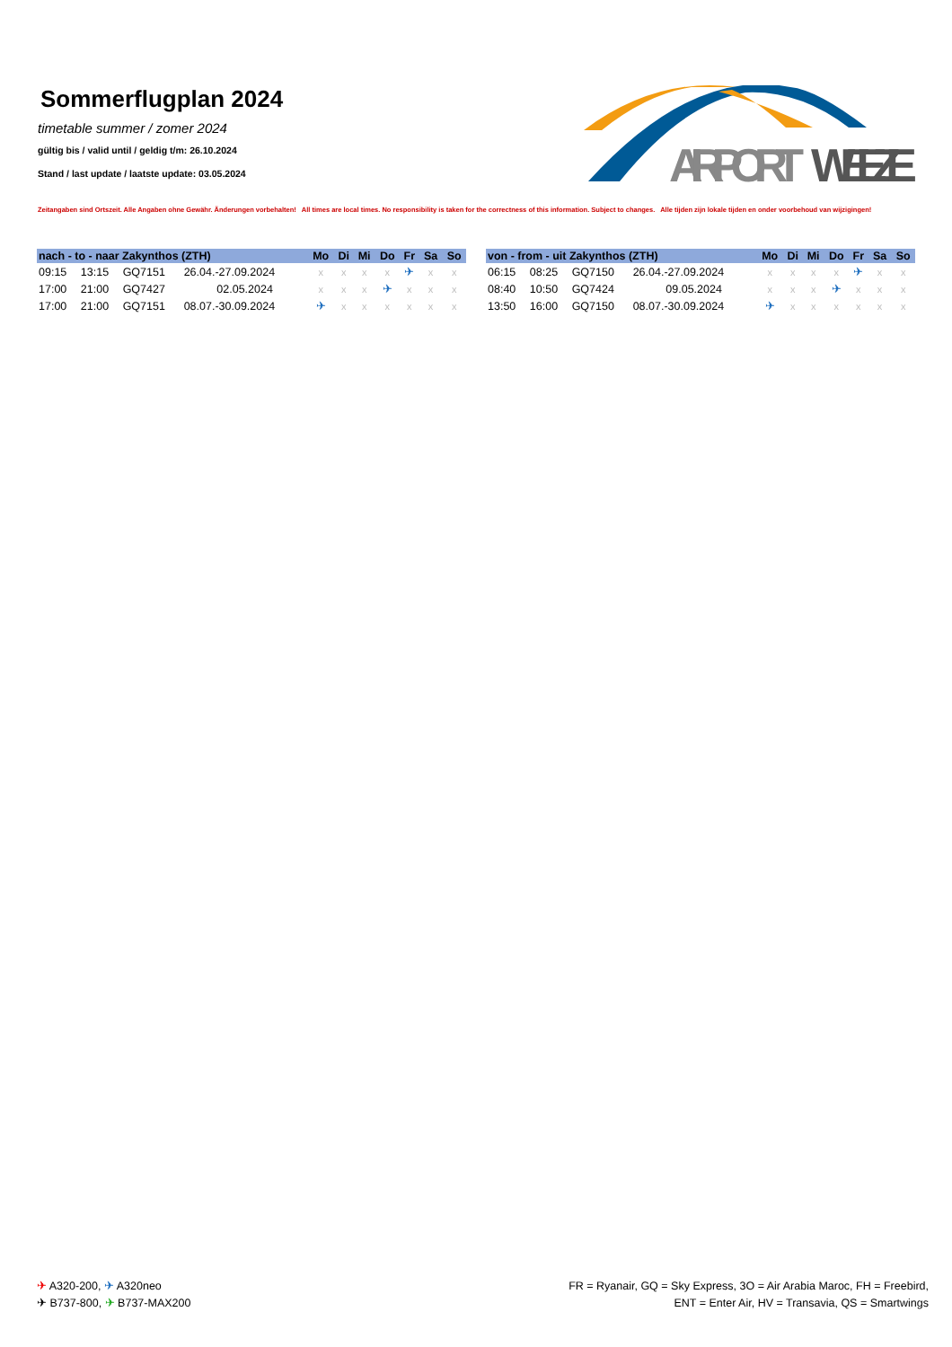Sommerflugplan 2024
timetable summer / zomer 2024
gültig bis / valid until / geldig t/m: 26.10.2024
Stand / last update / laatste update: 03.05.2024
AIRPORT
WEEZE
Zeitangaben sind Ortszeit. Alle Angaben ohne Gewähr. Änderungen vorbehalten! All times are local times. No responsibility is taken for the correctness of this information. Subject to changes. Alle tijden zijn lokale tijden en onder voorbehoud van wijzigingen!
| nach - to - naar Zakynthos (ZTH) | | | | Mo | Di | Mi | Do | Fr | Sa | So |
| --- | --- | --- | --- | --- | --- | --- | --- | --- | --- | --- |
| 09:15 | 13:15 | GQ7151 | 26.04.-27.09.2024 | x | x | x | x | ✈ | x | x |
| 17:00 | 21:00 | GQ7427 | 02.05.2024 | x | x | x | ✈ | x | x | x |
| 17:00 | 21:00 | GQ7151 | 08.07.-30.09.2024 | ✈ | x | x | x | x | x | x |
| von - from - uit Zakynthos (ZTH) | | | | Mo | Di | Mi | Do | Fr | Sa | So |
| --- | --- | --- | --- | --- | --- | --- | --- | --- | --- | --- |
| 06:15 | 08:25 | GQ7150 | 26.04.-27.09.2024 | x | x | x | x | ✈ | x | x |
| 08:40 | 10:50 | GQ7424 | 09.05.2024 | x | x | x | ✈ | x | x | x |
| 13:50 | 16:00 | GQ7150 | 08.07.-30.09.2024 | ✈ | x | x | x | x | x | x |
✈ A320-200, ✈ A320neo
✈ B737-800, ✈ B737-MAX200
FR = Ryanair, GQ = Sky Express, 3O = Air Arabia Maroc, FH = Freebird,
ENT = Enter Air, HV = Transavia, QS = Smartwings